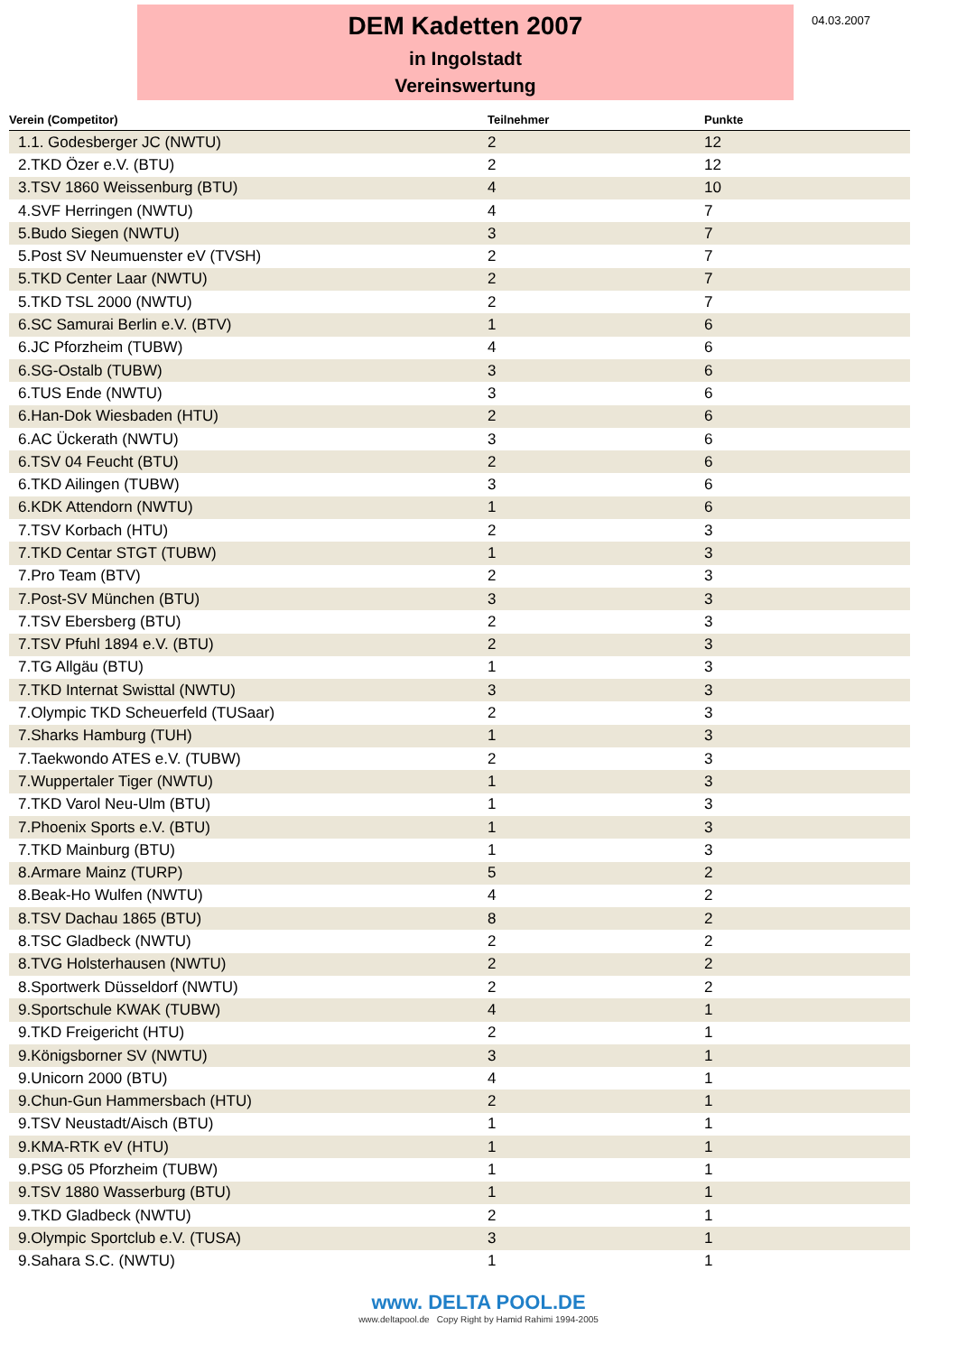DEM Kadetten 2007
in Ingolstadt
Vereinswertung
04.03.2007
| Verein (Competitor) | Teilnehmer | Punkte |
| --- | --- | --- |
| 1.1. Godesberger JC (NWTU) | 2 | 12 |
| 2.TKD Özer e.V. (BTU) | 2 | 12 |
| 3.TSV 1860 Weissenburg (BTU) | 4 | 10 |
| 4.SVF Herringen (NWTU) | 4 | 7 |
| 5.Budo Siegen (NWTU) | 3 | 7 |
| 5.Post SV Neumuenster eV (TVSH) | 2 | 7 |
| 5.TKD Center Laar (NWTU) | 2 | 7 |
| 5.TKD TSL 2000 (NWTU) | 2 | 7 |
| 6.SC Samurai Berlin e.V. (BTV) | 1 | 6 |
| 6.JC Pforzheim (TUBW) | 4 | 6 |
| 6.SG-Ostalb (TUBW) | 3 | 6 |
| 6.TUS Ende (NWTU) | 3 | 6 |
| 6.Han-Dok Wiesbaden (HTU) | 2 | 6 |
| 6.AC Ückerath (NWTU) | 3 | 6 |
| 6.TSV 04 Feucht (BTU) | 2 | 6 |
| 6.TKD Ailingen (TUBW) | 3 | 6 |
| 6.KDK Attendorn (NWTU) | 1 | 6 |
| 7.TSV Korbach (HTU) | 2 | 3 |
| 7.TKD Centar STGT (TUBW) | 1 | 3 |
| 7.Pro Team (BTV) | 2 | 3 |
| 7.Post-SV München (BTU) | 3 | 3 |
| 7.TSV Ebersberg (BTU) | 2 | 3 |
| 7.TSV Pfuhl 1894 e.V. (BTU) | 2 | 3 |
| 7.TG Allgäu (BTU) | 1 | 3 |
| 7.TKD Internat Swisttal (NWTU) | 3 | 3 |
| 7.Olympic TKD Scheuerfeld (TUSaar) | 2 | 3 |
| 7.Sharks Hamburg (TUH) | 1 | 3 |
| 7.Taekwondo ATES e.V. (TUBW) | 2 | 3 |
| 7.Wuppertaler Tiger (NWTU) | 1 | 3 |
| 7.TKD Varol Neu-Ulm (BTU) | 1 | 3 |
| 7.Phoenix Sports e.V. (BTU) | 1 | 3 |
| 7.TKD Mainburg (BTU) | 1 | 3 |
| 8.Armare Mainz (TURP) | 5 | 2 |
| 8.Beak-Ho Wulfen (NWTU) | 4 | 2 |
| 8.TSV Dachau 1865 (BTU) | 8 | 2 |
| 8.TSC Gladbeck (NWTU) | 2 | 2 |
| 8.TVG Holsterhausen (NWTU) | 2 | 2 |
| 8.Sportwerk Düsseldorf (NWTU) | 2 | 2 |
| 9.Sportschule KWAK (TUBW) | 4 | 1 |
| 9.TKD Freigericht (HTU) | 2 | 1 |
| 9.Königsborner SV (NWTU) | 3 | 1 |
| 9.Unicorn 2000 (BTU) | 4 | 1 |
| 9.Chun-Gun Hammersbach (HTU) | 2 | 1 |
| 9.TSV Neustadt/Aisch (BTU) | 1 | 1 |
| 9.KMA-RTK eV (HTU) | 1 | 1 |
| 9.PSG 05 Pforzheim (TUBW) | 1 | 1 |
| 9.TSV 1880 Wasserburg (BTU) | 1 | 1 |
| 9.TKD Gladbeck (NWTU) | 2 | 1 |
| 9.Olympic Sportclub e.V. (TUSA) | 3 | 1 |
| 9.Sahara S.C. (NWTU) | 1 | 1 |
www. DELTA POOL.DE
www.deltapool.de Copy Right by Hamid Rahimi 1994-2005